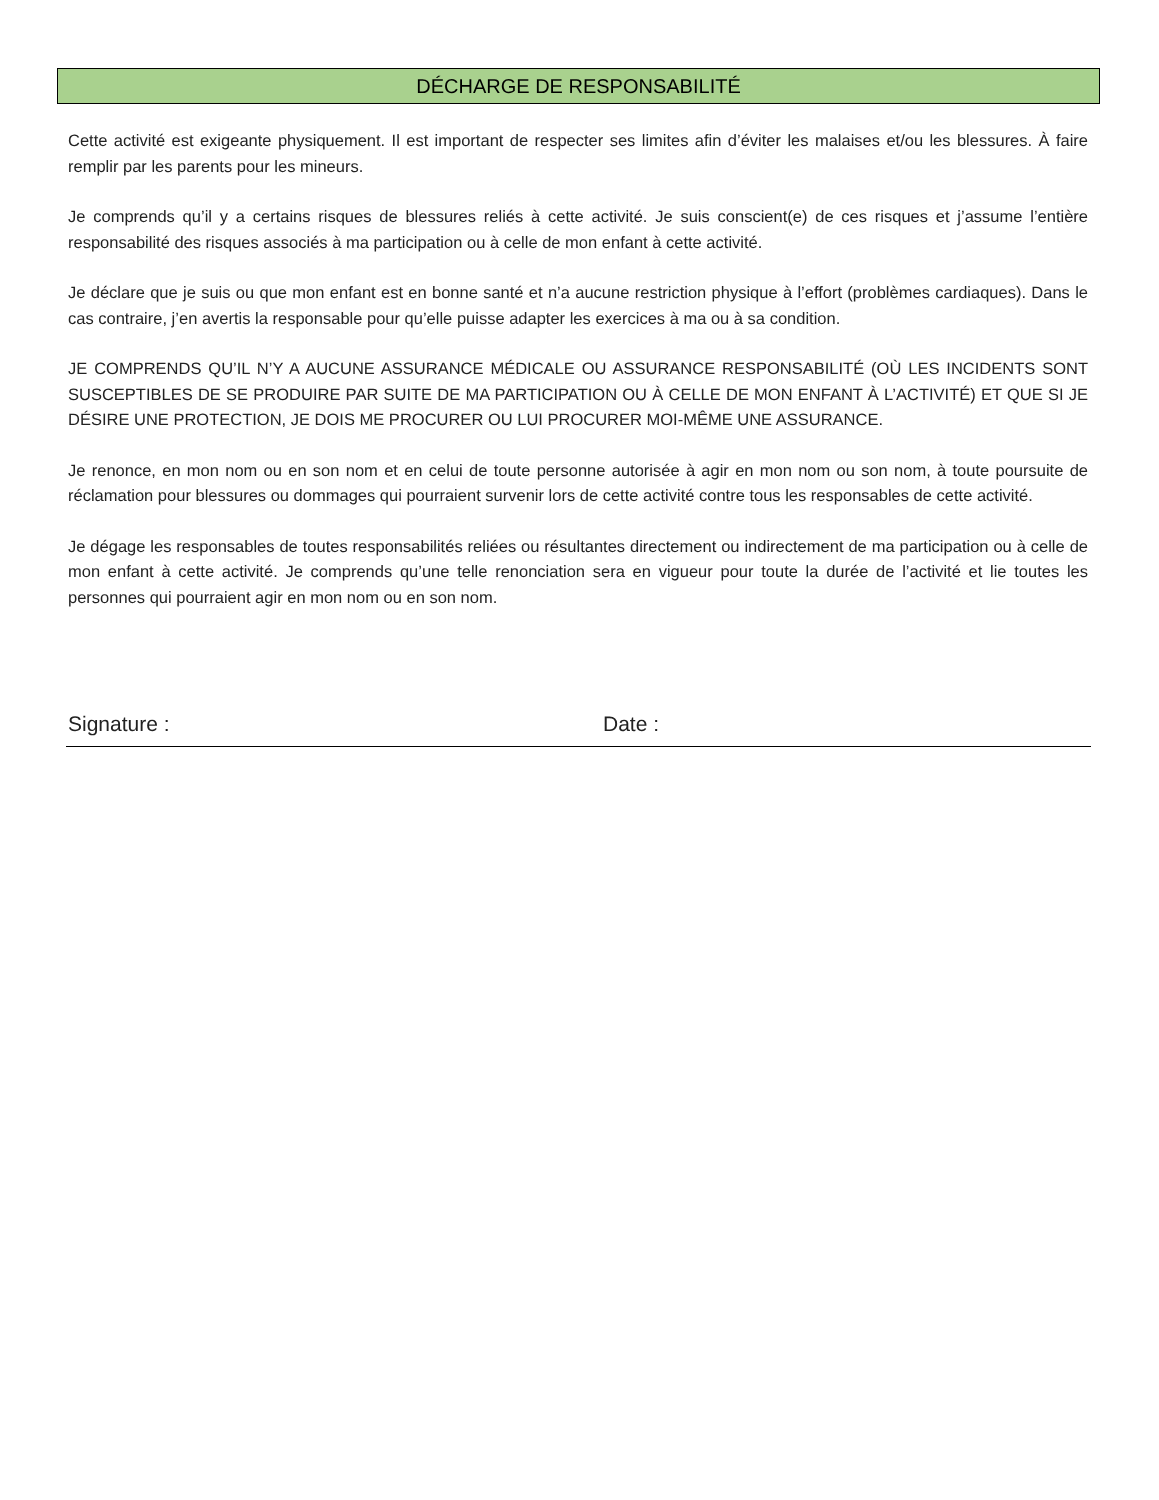DÉCHARGE DE RESPONSABILITÉ
Cette activité est exigeante physiquement. Il est important de respecter ses limites afin d’éviter les malaises et/ou les blessures. À faire remplir par les parents pour les mineurs.
Je comprends qu’il y a certains risques de blessures reliés à cette activité. Je suis conscient(e) de ces risques et j’assume l’entière responsabilité des risques associés à ma participation ou à celle de mon enfant à cette activité.
Je déclare que je suis ou que mon enfant est en bonne santé et n’a aucune restriction physique à l’effort (problèmes cardiaques). Dans le cas contraire, j’en avertis la responsable pour qu’elle puisse adapter les exercices à ma ou à sa condition.
JE COMPRENDS QU’IL N’Y A AUCUNE ASSURANCE MÉDICALE OU ASSURANCE RESPONSABILITÉ (OÙ LES INCIDENTS SONT SUSCEPTIBLES DE SE PRODUIRE PAR SUITE DE MA PARTICIPATION OU À CELLE DE MON ENFANT À L’ACTIVITÉ) ET QUE SI JE DÉSIRE UNE PROTECTION, JE DOIS ME PROCURER OU LUI PROCURER MOI-MÊME UNE ASSURANCE.
Je renonce, en mon nom ou en son nom et en celui de toute personne autorisée à agir en mon nom ou son nom, à toute poursuite de réclamation pour blessures ou dommages qui pourraient survenir lors de cette activité contre tous les responsables de cette activité.
Je dégage les responsables de toutes responsabilités reliées ou résultantes directement ou indirectement de ma participation ou à celle de mon enfant à cette activité. Je comprends qu’une telle renonciation sera en vigueur pour toute la durée de l’activité et lie toutes les personnes qui pourraient agir en mon nom ou en son nom.
Signature : Date :